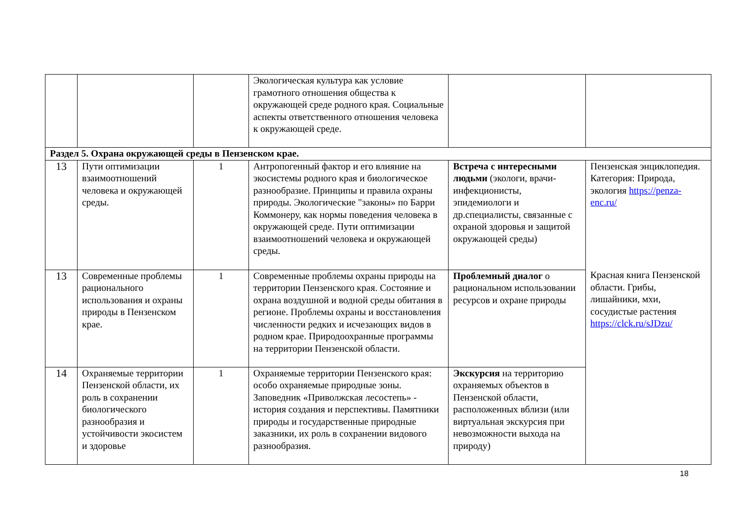| | | | Экологическая культура как условие грамотного отношения общества к окружающей среде родного края. Социальные аспекты ответственного отношения человека к окружающей среде. | | |
| Раздел 5. Охрана окружающей среды в Пензенском крае. | | | | | |
| 13 | Пути оптимизации взаимоотношений человека и окружающей среды. | 1 | Антропогенный фактор и его влияние на экосистемы родного края и биологическое разнообразие. Принципы и правила охраны природы. Экологические "законы» по Барри Коммонеру, как нормы поведения человека в окружающей среде. Пути оптимизации взаимоотношений человека и окружающей среды. | Встреча с интересными людьми (экологи, врачи-инфекционисты, эпидемиологи и др.специалисты, связанные с охраной здоровья и защитой окружающей среды) | Пензенская энциклопедия. Категория: Природа, экология https://penza-enc.ru/ Красная книга Пензенской области. Грибы, лишайники, мхи, сосудистые растения https://clck.ru/sJDzu/ |
| 13 | Современные проблемы рационального использования и охраны природы в Пензенском крае. | 1 | Современные проблемы охраны природы на территории Пензенского края. Состояние и охрана воздушной и водной среды обитания в регионе. Проблемы охраны и восстановления численности редких и исчезающих видов в родном крае. Природоохранные программы на территории Пензенской области. | Проблемный диалог о рациональном использовании ресурсов и охране природы | |
| 14 | Охраняемые территории Пензенской области, их роль в сохранении биологического разнообразия и устойчивости экосистем и здоровье | 1 | Охраняемые территории Пензенского края: особо охраняемые природные зоны. Заповедник «Приволжская лесостепь» - история создания и перспективы. Памятники природы и государственные природные заказники, их роль в сохранении видового разнообразия. | Экскурсия на территорию охраняемых объектов в Пензенской области, расположенных вблизи (или виртуальная экскурсия при невозможности выхода на природу) | |
18